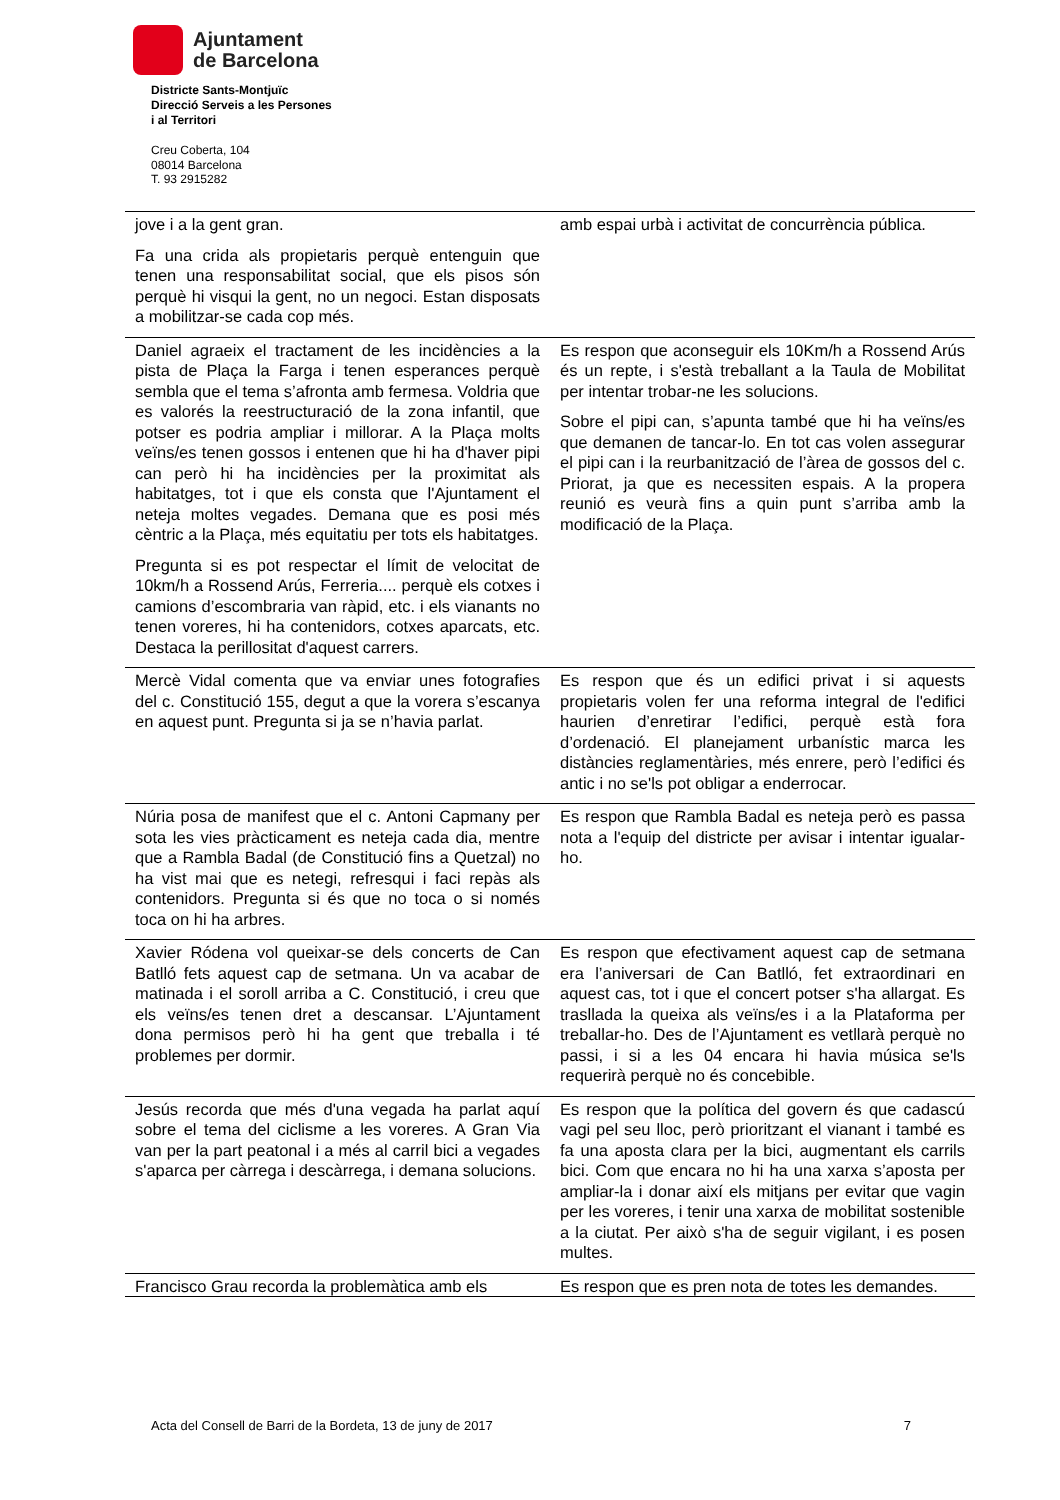Ajuntament
de Barcelona
Districte Sants-Montjuïc
Direcció Serveis a les Persones
i al Territori
Creu Coberta, 104
08014 Barcelona
T. 93 2915282
| jove i a la gent gran. Fa una crida als propietaris perquè entenguin que tenen una responsabilitat social, que els pisos són perquè hi visqui la gent, no un negoci. Estan disposats a mobilitzar-se cada cop més. | amb espai urbà i activitat de concurrència pública. |
| Daniel agraeix el tractament de les incidències a la pista de Plaça la Farga i tenen esperances perquè sembla que el tema s’afronta amb fermesa. Voldria que es valorés la reestructuració de la zona infantil, que potser es podria ampliar i millorar. A la Plaça molts veïns/es tenen gossos i entenen que hi ha d'haver pipi can però hi ha incidències per la proximitat als habitatges, tot i que els consta que l'Ajuntament el neteja moltes vegades. Demana que es posi més cèntric a la Plaça, més equitatiu per tots els habitatges. Pregunta si es pot respectar el límit de velocitat de 10km/h a Rossend Arús, Ferreria.... perquè els cotxes i camions d’escombraria van ràpid, etc. i els vianants no tenen voreres, hi ha contenidors, cotxes aparcats, etc. Destaca la perillositat d'aquest carrers. | Es respon que aconseguir els 10Km/h a Rossend Arús és un repte, i s'està treballant a la Taula de Mobilitat per intentar trobar-ne les solucions. Sobre el pipi can, s’apunta també que hi ha veïns/es que demanen de tancar-lo. En tot cas volen assegurar el pipi can i la reurbanització de l’àrea de gossos del c. Priorat, ja que es necessiten espais. A la propera reunió es veurà fins a quin punt s’arriba amb la modificació de la Plaça. |
| Mercè Vidal comenta que va enviar unes fotografies del c. Constitució 155, degut a que la vorera s’escanya en aquest punt. Pregunta si ja se n’havia parlat. | Es respon que és un edifici privat i si aquests propietaris volen fer una reforma integral de l'edifici haurien d’enretirar l’edifici, perquè està fora d’ordenació. El planejament urbanístic marca les distàncies reglamentàries, més enrere, però l’edifici és antic i no se'ls pot obligar a enderrocar. |
| Núria posa de manifest que el c. Antoni Capmany per sota les vies pràcticament es neteja cada dia, mentre que a Rambla Badal (de Constitució fins a Quetzal) no ha vist mai que es netegi, refresqui i faci repàs als contenidors. Pregunta si és que no toca o si només toca on hi ha arbres. | Es respon que Rambla Badal es neteja però es passa nota a l'equip del districte per avisar i intentar igualar-ho. |
| Xavier Ródena vol queixar-se dels concerts de Can Batlló fets aquest cap de setmana. Un va acabar de matinada i el soroll arriba a C. Constitució, i creu que els veïns/es tenen dret a descansar. L’Ajuntament dona permisos però hi ha gent que treballa i té problemes per dormir. | Es respon que efectivament aquest cap de setmana era l’aniversari de Can Batlló, fet extraordinari en aquest cas, tot i que el concert potser s'ha allargat. Es trasllada la queixa als veïns/es i a la Plataforma per treballar-ho. Des de l’Ajuntament es vetllarà perquè no passi, i si a les 04 encara hi havia música se'ls requerirà perquè no és concebible. |
| Jesús recorda que més d'una vegada ha parlat aquí sobre el tema del ciclisme a les voreres. A Gran Via van per la part peatonal i a més al carril bici a vegades s'aparca per càrrega i descàrrega, i demana solucions. | Es respon que la política del govern és que cadascú vagi pel seu lloc, però prioritzant el vianant i també es fa una aposta clara per la bici, augmentant els carrils bici. Com que encara no hi ha una xarxa s’aposta per ampliar-la i donar així els mitjans per evitar que vagin per les voreres, i tenir una xarxa de mobilitat sostenible a la ciutat. Per això s'ha de seguir vigilant, i es posen multes. |
| Francisco Grau recorda la problemàtica amb els | Es respon que es pren nota de totes les demandes. |
Acta del Consell de Barri de la Bordeta, 13 de juny de 2017 7